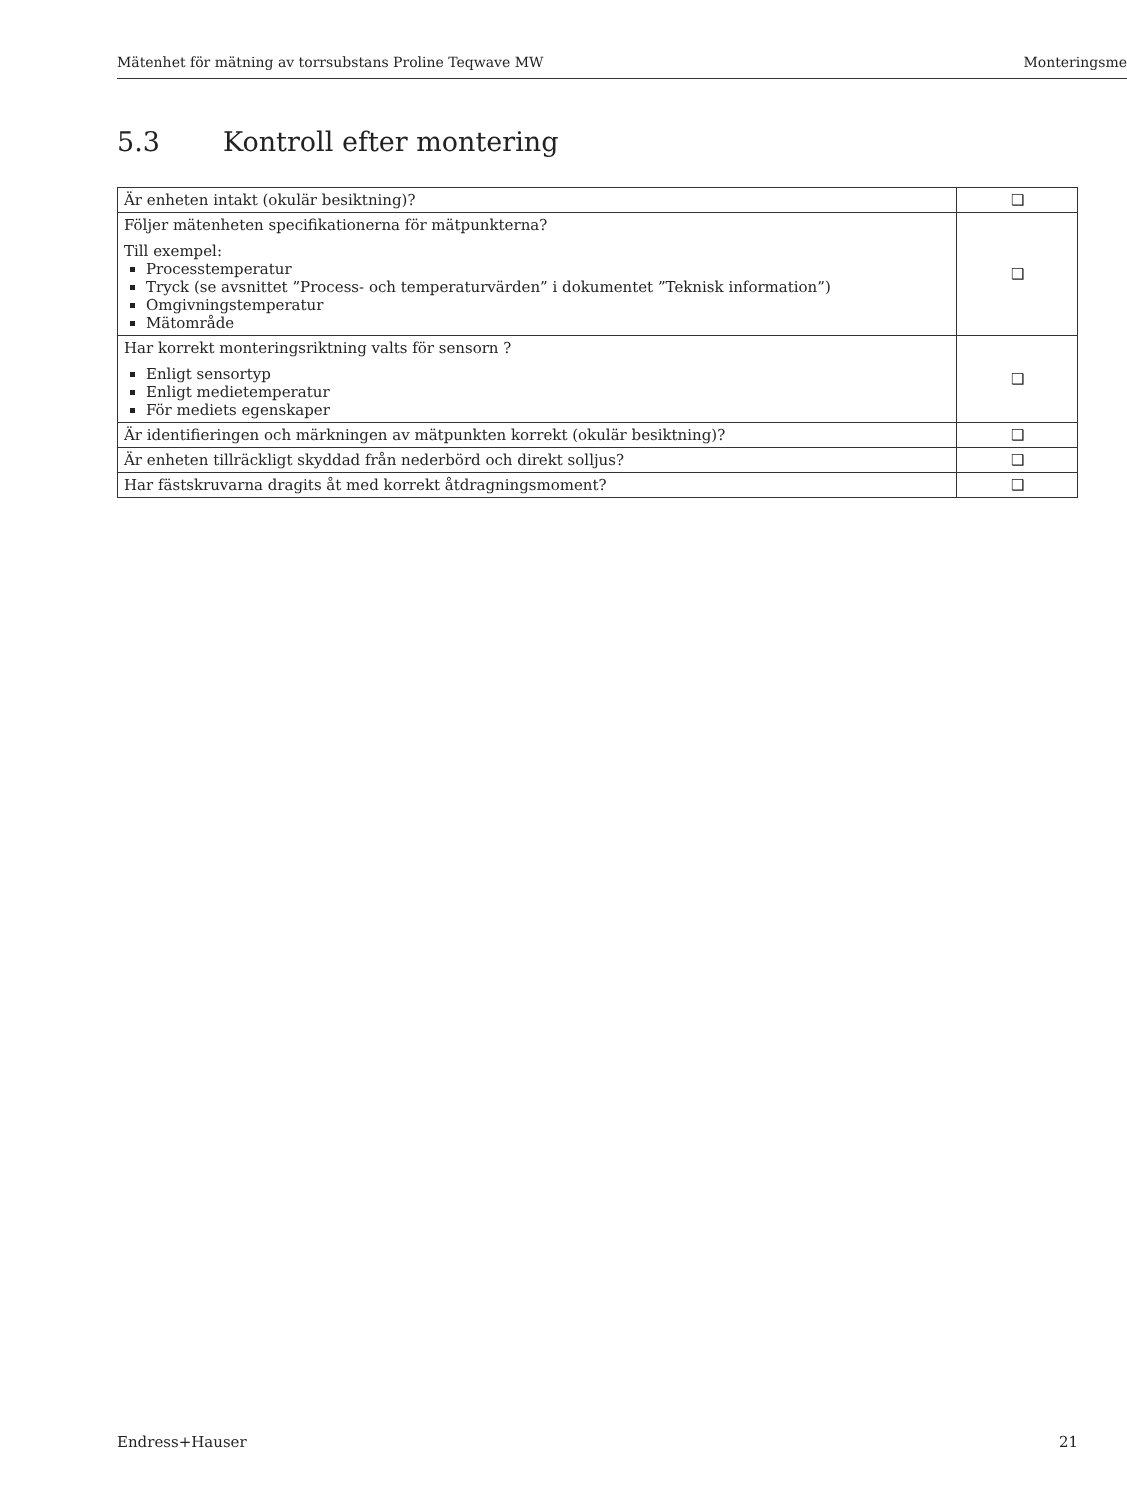Mätenhet för mätning av torrsubstans Proline Teqwave MW Monteringsme
5.3 Kontroll efter montering
| Är enheten intakt (okulär besiktning)? | ❑ |
| Följer mätenheten specifikationerna för mätpunkterna? Till exempel: Processtemperatur Tryck (se avsnittet ”Process- och temperaturvärden” i dokumentet ”Teknisk information”) Omgivningstemperatur Mätområde | ❑ |
| Har korrekt monteringsriktning valts för sensorn ? Enligt sensortyp Enligt medietemperatur För mediets egenskaper | ❑ |
| Är identifieringen och märkningen av mätpunkten korrekt (okulär besiktning)? | ❑ |
| Är enheten tillräckligt skyddad från nederbörd och direkt solljus? | ❑ |
| Har fästskruvarna dragits åt med korrekt åtdragningsmoment? | ❑ |
Endress+Hauser 21